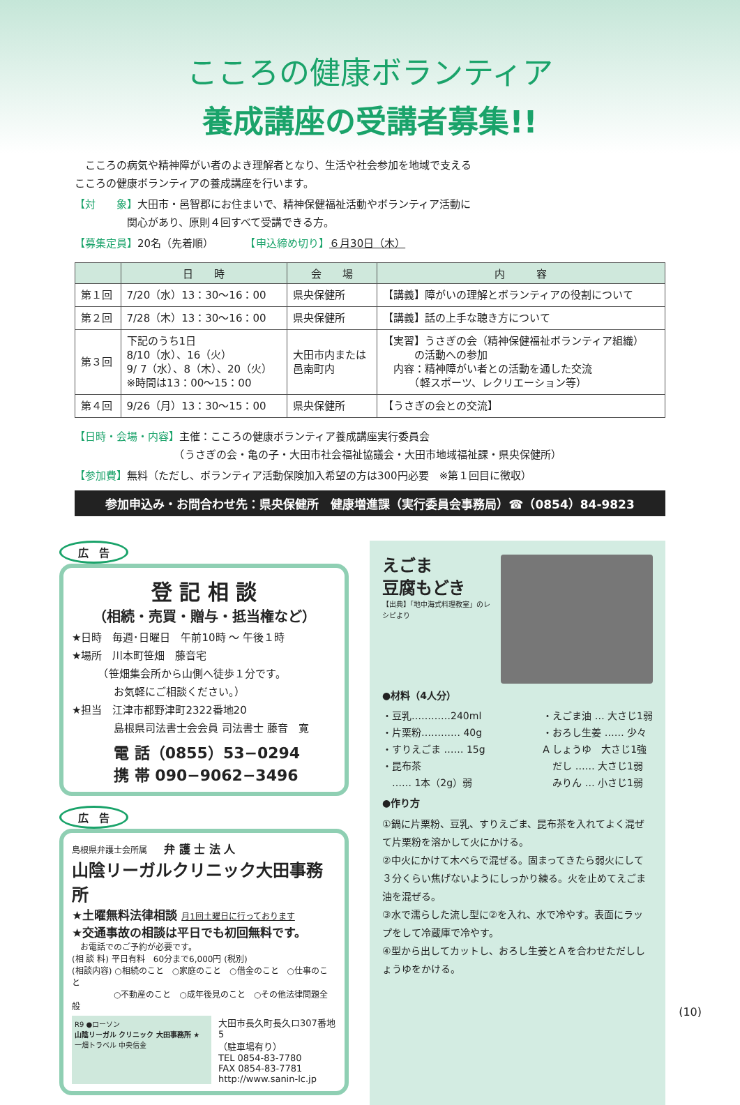こころの健康ボランティア
養成講座の受講者募集!!
　こころの病気や精神障がい者のよき理解者となり、生活や社会参加を地域で支える
こころの健康ボランティアの養成講座を行います。
【対　　象】大田市・邑智郡にお住まいで、精神保健福祉活動やボランティア活動に
　　　　　関心があり、原則４回すべて受講できる方。
【募集定員】20名（先着順）　　　　【申込締め切り】６月30日（木）
| | 日 時 | 会 場 | 内 容 |
| --- | --- | --- | --- |
| 第１回 | 7/20（水）13：30〜16：00 | 県央保健所 | 【講義】障がいの理解とボランティアの役割について |
| 第２回 | 7/28（木）13：30〜16：00 | 県央保健所 | 【講義】話の上手な聴き方について |
| 第３回 | 下記のうち1日 8/10（水）、16（火） 9/ 7（水）、8（木）、20（火） ※時間は13：00〜15：00 | 大田市内または 邑南町内 | 【実習】うさぎの会（精神保健福祉ボランティア組織） の活動への参加 内容：精神障がい者との活動を通した交流 （軽スポーツ、レクリエーション等） |
| 第４回 | 9/26（月）13：30〜15：00 | 県央保健所 | 【うさぎの会との交流】 |
【日時・会場・内容】主催：こころの健康ボランティア養成講座実行委員会
　　　　　　　　　　（うさぎの会・亀の子・大田市社会福祉協議会・大田市地域福祉課・県央保健所）
【参加費】無料（ただし、ボランティア活動保険加入希望の方は300円必要　※第１回目に徴収）
参加申込み・お問合わせ先：県央保健所　健康増進課（実行委員会事務局）☎（0854）84-9823
広　告
登 記 相 談
（相続・売買・贈与・抵当権など）
★日時　毎週･日曜日　午前10時 〜 午後１時
★場所　川本町笹畑　藤音宅
　　　（笹畑集会所から山側へ徒歩１分です。
　　　　お気軽にご相談ください。）
★担当　江津市都野津町2322番地20
　　　　島根県司法書士会会員 司法書士 藤音　寛
電 話（0855）53−0294
携 帯 090−9062−3496
広　告
島根県弁護士会所属　　弁 護 士 法 人
山陰リーガルクリニック大田事務所
★土曜無料法律相談 月1回土曜日に行っております
★交通事故の相談は平日でも初回無料です。
　お電話でのご予約が必要です。
(相 談 料) 平日有料　60分まで6,000円 (税別)
(相談内容) ○相続のこと　○家庭のこと　○借金のこと　○仕事のこと
　　　　　○不動産のこと　○成年後見のこと　○その他法律問題全般
R9 ●ローソン
山陰リーガル クリニック 大田事務所 ★ 一畑トラベル 中央信金
大田市長久町長久ロ307番地5
（駐車場有り）
TEL 0854-83-7780
FAX 0854-83-7781
http://www.sanin-lc.jp
えごま
豆腐もどき
【出典】「地中海式料理教室」のレシピより
●材料（4人分）
・豆乳…………240ml
・片栗粉………… 40g
・すりえごま …… 15g
・昆布茶
　…… 1本（2g）弱
・えごま油 … 大さじ1弱
・おろし生姜 …… 少々
A しょうゆ　大さじ1強
　だし …… 大さじ1弱
　みりん … 小さじ1弱
●作り方
①鍋に片栗粉、豆乳、すりえごま、昆布茶を入れてよく混ぜて片栗粉を溶かして火にかける。
②中火にかけて木べらで混ぜる。固まってきたら弱火にして３分くらい焦げないようにしっかり練る。火を止めてえごま油を混ぜる。
③水で濡らした流し型に②を入れ、水で冷やす。表面にラップをして冷蔵庫で冷やす。
④型から出してカットし、おろし生姜とＡを合わせただししょうゆをかける。
(10)